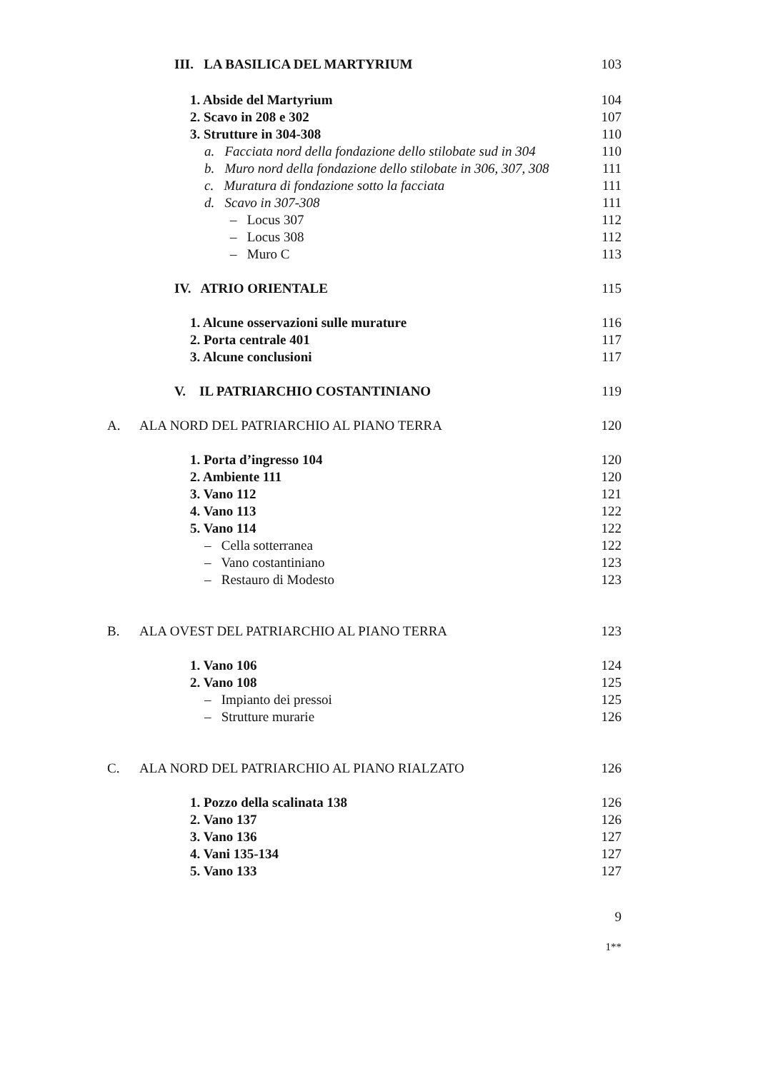III. LA BASILICA DEL MARTYRIUM 103
1. Abside del Martyrium 104
2. Scavo in 208 e 302 107
3. Strutture in 304-308 110
a. Facciata nord della fondazione dello stilobate sud in 304 110
b. Muro nord della fondazione dello stilobate in 306, 307, 308 111
c. Muratura di fondazione sotto la facciata 111
d. Scavo in 307-308 111
– Locus 307 112
– Locus 308 112
– Muro C 113
IV. ATRIO ORIENTALE 115
1. Alcune osservazioni sulle murature 116
2. Porta centrale 401 117
3. Alcune conclusioni 117
V. IL PATRIARCHIO COSTANTINIANO 119
A. ALA NORD DEL PATRIARCHIO AL PIANO TERRA 120
1. Porta d’ingresso 104 120
2. Ambiente 111 120
3. Vano 112 121
4. Vano 113 122
5. Vano 114 122
– Cella sotterranea 122
– Vano costantiniano 123
– Restauro di Modesto 123
B. ALA OVEST DEL PATRIARCHIO AL PIANO TERRA 123
1. Vano 106 124
2. Vano 108 125
– Impianto dei pressoi 125
– Strutture murarie 126
C. ALA NORD DEL PATRIARCHIO AL PIANO RIALZATO 126
1. Pozzo della scalinata 138 126
2. Vano 137 126
3. Vano 136 127
4. Vani 135-134 127
5. Vano 133 127
9
1**